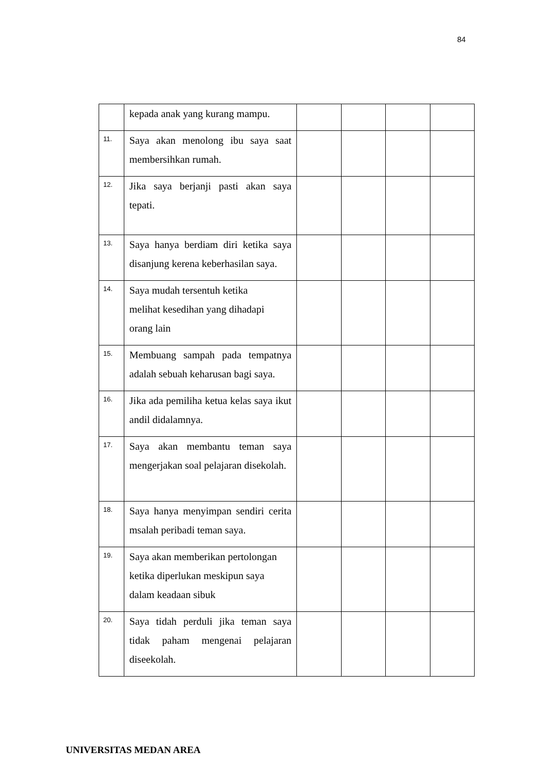84
| | kepada anak yang kurang mampu. | | | | |
| 11. | Saya akan menolong ibu saya saat membersihkan rumah. | | | | |
| 12. | Jika saya berjanji pasti akan saya tepati. | | | | |
| 13. | Saya hanya berdiam diri ketika saya disanjung kerena keberhasilan saya. | | | | |
| 14. | Saya mudah tersentuh ketika melihat kesedihan yang dihadapi orang lain | | | | |
| 15. | Membuang sampah pada tempatnya adalah sebuah keharusan bagi saya. | | | | |
| 16. | Jika ada pemiliha ketua kelas saya ikut andil didalamnya. | | | | |
| 17. | Saya akan membantu teman saya mengerjakan soal pelajaran disekolah. | | | | |
| 18. | Saya hanya menyimpan sendiri cerita msalah peribadi teman saya. | | | | |
| 19. | Saya akan memberikan pertolongan ketika diperlukan meskipun saya dalam keadaan sibuk | | | | |
| 20. | Saya tidah perduli jika teman saya tidak paham mengenai pelajaran diseekolah. | | | | |
UNIVERSITAS MEDAN AREA